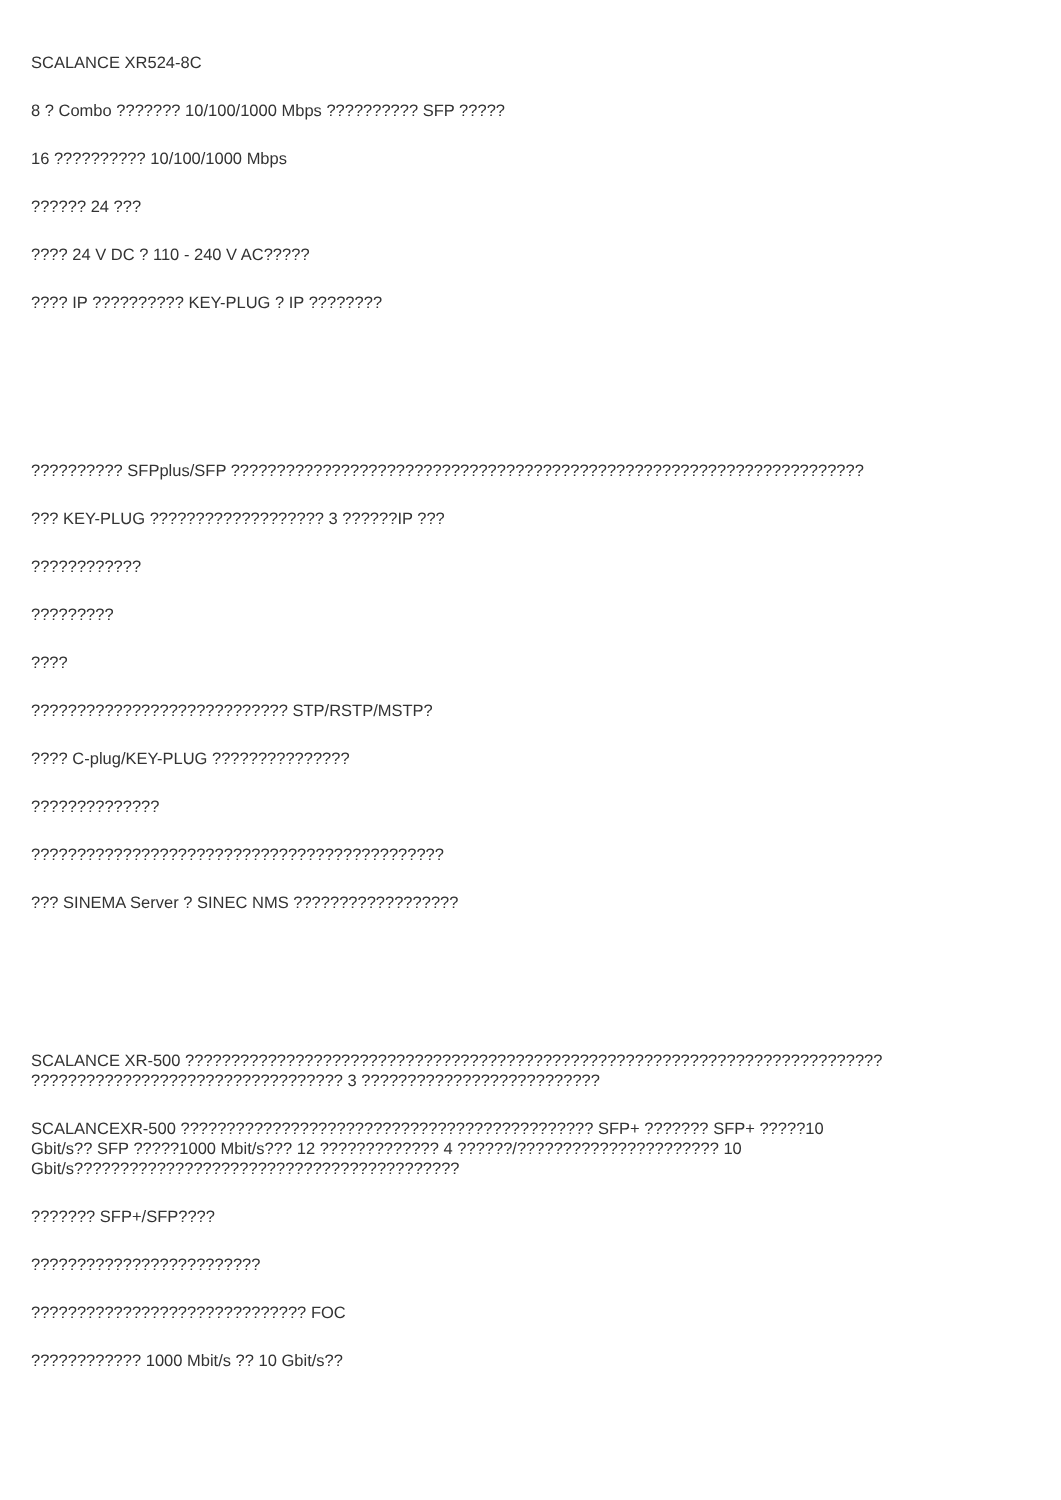SCALANCE XR524-8C
8 ? Combo ??????? 10/100/1000 Mbps ?????????? SFP ?????
16 ?????????? 10/100/1000 Mbps
?????? 24 ???
???? 24 V DC ? 110 - 240 V AC?????
???? IP ?????????? KEY-PLUG ? IP ????????
?????????? SFPplus/SFP ?????????????????????????????????????????????????????????????????????
??? KEY-PLUG ??????????????????? 3 ??????IP ???
????????????
?????????
????
???????????????????????????? STP/RSTP/MSTP?
???? C-plug/KEY-PLUG ???????????????
??????????????
?????????????????????????????????????????????
??? SINEMA Server ? SINEC NMS ??????????????????
SCALANCE XR-500 ????????????????????????????????????????????????????????????????????????????
?????????????????????????????????? 3 ??????????????????????????
SCALANCEXR-500 ????????????????????????????????????????????? SFP+ ??????? SFP+ ?????10
Gbit/s?? SFP ?????1000 Mbit/s??? 12 ????????????? 4 ??????/?????????????????????? 10
Gbit/s??????????????????????????????????????????
??????? SFP+/SFP????
?????????????????????????
?????????????????????????????? FOC
???????????? 1000 Mbit/s ?? 10 Gbit/s??